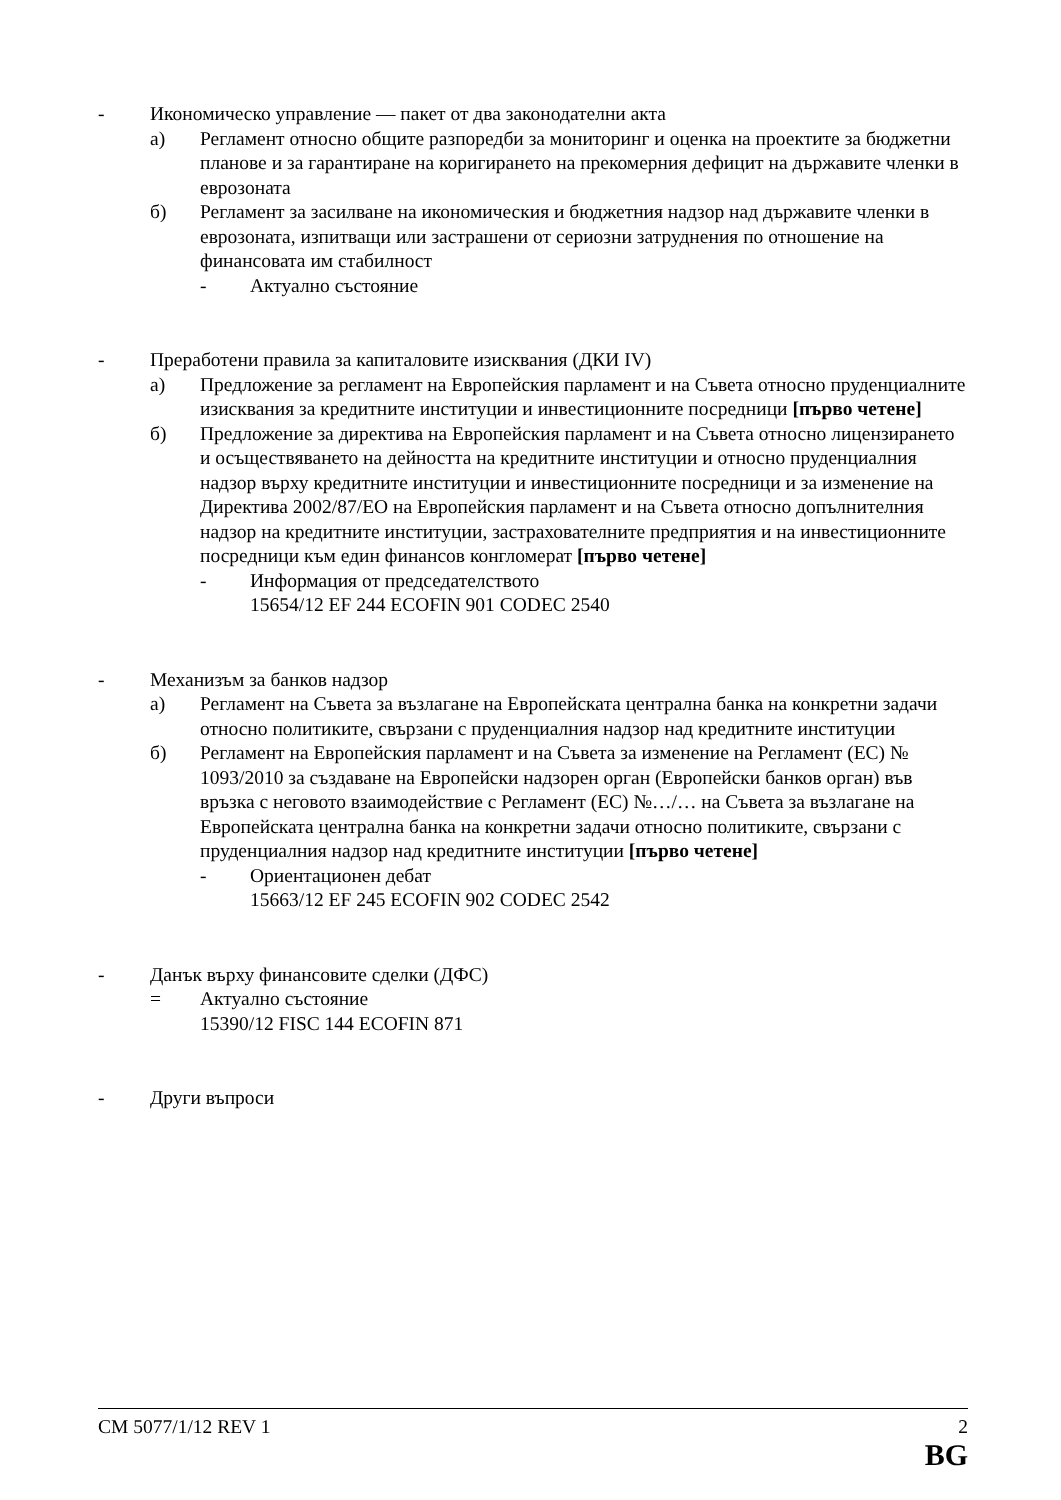- Икономическо управление — пакет от два законодателни акта
а) Регламент относно общите разпоредби за мониторинг и оценка на проектите за бюджетни планове и за гарантиране на коригирането на прекомерния дефицит на държавите членки в еврозоната
б) Регламент за засилване на икономическия и бюджетния надзор над държавите членки в еврозоната, изпитващи или застрашени от сериозни затруднения по отношение на финансовата им стабилност
- Актуално състояние
- Преработени правила за капиталовите изисквания (ДКИ IV)
а) Предложение за регламент на Европейския парламент и на Съвета относно пруденциалните изисквания за кредитните институции и инвестиционните посредници [първо четене]
б) Предложение за директива на Европейския парламент и на Съвета относно лицензирането и осъществяването на дейността на кредитните институции и относно пруденциалния надзор върху кредитните институции и инвестиционните посредници и за изменение на Директива 2002/87/ЕО на Европейския парламент и на Съвета относно допълнителния надзор на кредитните институции, застрахователните предприятия и на инвестиционните посредници към един финансов конгломерат [първо четене]
- Информация от председателството
15654/12 EF 244 ECOFIN 901 CODEC 2540
- Механизъм за банков надзор
а) Регламент на Съвета за възлагане на Европейската централна банка на конкретни задачи относно политиките, свързани с пруденциалния надзор над кредитните институции
б) Регламент на Европейския парламент и на Съвета за изменение на Регламент (ЕС) № 1093/2010 за създаване на Европейски надзорен орган (Европейски банков орган) във връзка с неговото взаимодействие с Регламент (ЕС) №…/… на Съвета за възлагане на Европейската централна банка на конкретни задачи относно политиките, свързани с пруденциалния надзор над кредитните институции [първо четене]
- Ориентационен дебат
15663/12 EF 245 ECOFIN 902 CODEC 2542
- Данък върху финансовите сделки (ДФС)
= Актуално състояние
15390/12 FISC 144 ECOFIN 871
- Други въпроси
CM 5077/1/12 REV 1 2
BG